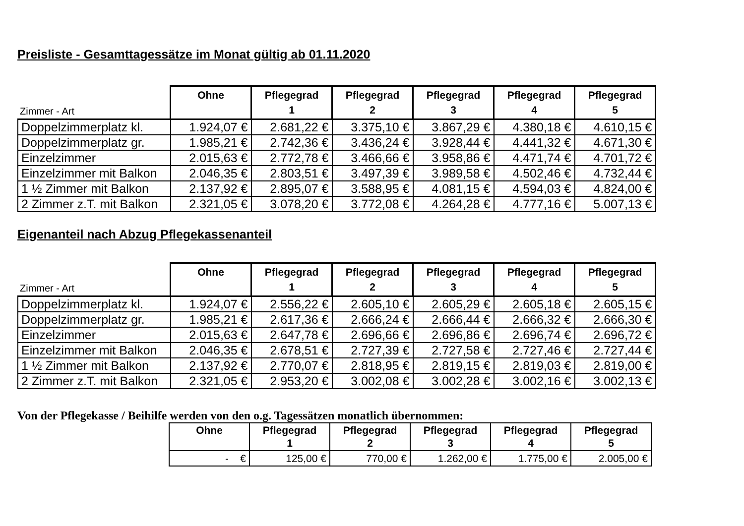Preisliste - Gesamttagessätze im Monat gültig ab 01.11.2020
| Zimmer - Art | Ohne | Pflegegrad 1 | Pflegegrad 2 | Pflegegrad 3 | Pflegegrad 4 | Pflegegrad 5 |
| --- | --- | --- | --- | --- | --- | --- |
| Doppelzimmerplatz kl. | 1.924,07 € | 2.681,22 € | 3.375,10 € | 3.867,29 € | 4.380,18 € | 4.610,15 € |
| Doppelzimmerplatz gr. | 1.985,21 € | 2.742,36 € | 3.436,24 € | 3.928,44 € | 4.441,32 € | 4.671,30 € |
| Einzelzimmer | 2.015,63 € | 2.772,78 € | 3.466,66 € | 3.958,86 € | 4.471,74 € | 4.701,72 € |
| Einzelzimmer mit Balkon | 2.046,35 € | 2.803,51 € | 3.497,39 € | 3.989,58 € | 4.502,46 € | 4.732,44 € |
| 1 ½ Zimmer mit Balkon | 2.137,92 € | 2.895,07 € | 3.588,95 € | 4.081,15 € | 4.594,03 € | 4.824,00 € |
| 2 Zimmer z.T. mit Balkon | 2.321,05 € | 3.078,20 € | 3.772,08 € | 4.264,28 € | 4.777,16 € | 5.007,13 € |
Eigenanteil nach Abzug Pflegekassenanteil
| Zimmer - Art | Ohne | Pflegegrad 1 | Pflegegrad 2 | Pflegegrad 3 | Pflegegrad 4 | Pflegegrad 5 |
| --- | --- | --- | --- | --- | --- | --- |
| Doppelzimmerplatz kl. | 1.924,07 € | 2.556,22 € | 2.605,10 € | 2.605,29 € | 2.605,18 € | 2.605,15 € |
| Doppelzimmerplatz gr. | 1.985,21 € | 2.617,36 € | 2.666,24 € | 2.666,44 € | 2.666,32 € | 2.666,30 € |
| Einzelzimmer | 2.015,63 € | 2.647,78 € | 2.696,66 € | 2.696,86 € | 2.696,74 € | 2.696,72 € |
| Einzelzimmer mit Balkon | 2.046,35 € | 2.678,51 € | 2.727,39 € | 2.727,58 € | 2.727,46 € | 2.727,44 € |
| 1 ½ Zimmer mit Balkon | 2.137,92 € | 2.770,07 € | 2.818,95 € | 2.819,15 € | 2.819,03 € | 2.819,00 € |
| 2 Zimmer z.T. mit Balkon | 2.321,05 € | 2.953,20 € | 3.002,08 € | 3.002,28 € | 3.002,16 € | 3.002,13 € |
Von der Pflegekasse / Beihilfe werden von den o.g. Tagessätzen monatlich übernommen:
| Ohne | Pflegegrad 1 | Pflegegrad 2 | Pflegegrad 3 | Pflegegrad 4 | Pflegegrad 5 |
| --- | --- | --- | --- | --- | --- |
| - € | 125,00 € | 770,00 € | 1.262,00 € | 1.775,00 € | 2.005,00 € |